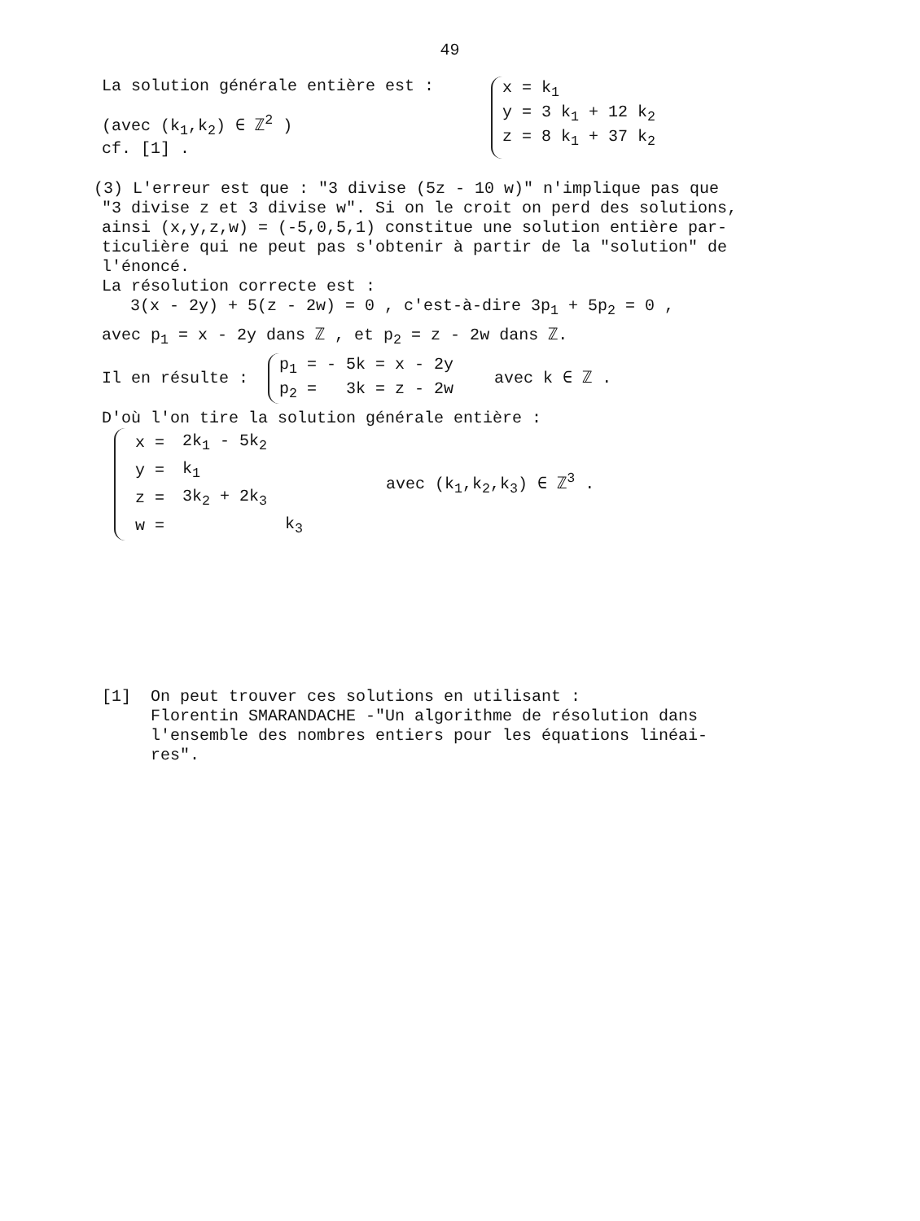49
La solution générale entière est :
(avec (k<sub>1</sub>,k<sub>2</sub>) ∈ ℤ<sup>2</sup> )
cf. [1] .
x = k<sub>1</sub>
y = 3 k<sub>1</sub> + 12 k<sub>2</sub>
z = 8 k<sub>1</sub> + 37 k<sub>2</sub>
(3) L'erreur est que : "3 divise (5z - 10 w)" n'implique pas que
"3 divise z et 3 divise w". Si on le croit on perd des solutions,
ainsi (x,y,z,w) = (-5,0,5,1) constitue une solution entière par-
ticulière qui ne peut pas s'obtenir à partir de la "solution" de
l'énoncé.
La résolution correcte est :
3(x - 2y) + 5(z - 2w) = 0 , c'est-à-dire 3p<sub>1</sub> + 5p<sub>2</sub> = 0 ,
avec p<sub>1</sub> = x - 2y dans ℤ , et p<sub>2</sub> = z - 2w dans ℤ.
Il en résulte :
p<sub>1</sub> = - 5k = x - 2y
p<sub>2</sub> = 3k = z - 2w
avec k ∈ ℤ .
D'où l'on tire la solution générale entière :
| x = | 2k<sub>1</sub> - 5k<sub>2</sub> | |
| y = | k<sub>1</sub> | |
| z = | 3k<sub>2</sub> + 2k<sub>3</sub> | |
| w = | | k<sub>3</sub> |
avec (k<sub>1</sub>,k<sub>2</sub>,k<sub>3</sub>) ∈ ℤ<sup>3</sup> .
[1] On peut trouver ces solutions en utilisant :
Florentin SMARANDACHE -"Un algorithme de résolution dans
l'ensemble des nombres entiers pour les équations linéai-
res".